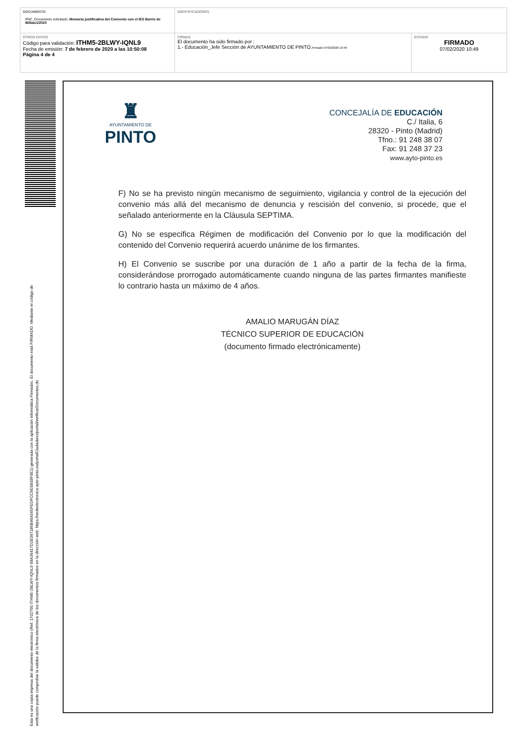| DOCUMENTO PAC_Documento solicitado: Memoria justificativa del Convenio con el IES Barrio de Bilbao1/2020 | IDENTIFICADORES | |
| OTROS DATOS Código para validación: ITHM5-2BLWY-IQNL9 Fecha de emisión: 7 de febrero de 2020 a las 10:50:08 Página 4 de 4 | FIRMAS El documento ha sido firmado por : 1.- Educación_Jefe Sección de AYUNTAMIENTO DE PINTO. Firmado 07/02/2020 10:49 | ESTADO FIRMADO 07/02/2020 10:49 |
Esta es una copia impresa del documento electrónico (Ref: 1702790 ITHM5-2BLWY-IQNL9 68A36417D2E097186B46A565FEDFCC9E5B58F9E1) generada con la aplicación informática Firmadoc. El documento está FIRMADO. Mediante el código de
verificación puede comprobar la validez de la firma electrónica de los documentos firmados en la dirección web: https://sedeelectronica.ayto-pinto.es/portalCiudadano/portal/verificarDocumentos.do
♜
AYUNTAMIENTO DE
PINTO
CONCEJALÍA DE EDUCACIÓN
C./ Italia, 6
28320 - Pinto (Madrid)
Tfno.: 91 248 38 07
Fax: 91 248 37 23
www.ayto-pinto.es
F) No se ha previsto ningún mecanismo de seguimiento, vigilancia y control de la ejecución del convenio más allá del mecanismo de denuncia y rescisión del convenio, si procede, que el señalado anteriormente en la Cláusula SEPTIMA.
G) No se especifica Régimen de modificación del Convenio por lo que la modificación del contenido del Convenio requerirá acuerdo unánime de los firmantes.
H) El Convenio se suscribe por una duración de 1 año a partir de la fecha de la firma, considerándose prorrogado automáticamente cuando ninguna de las partes firmantes manifieste lo contrario hasta un máximo de 4 años.
AMALIO MARUGÁN DÍAZ
TÉCNICO SUPERIOR DE EDUCACIÓN
(documento firmado electrónicamente)